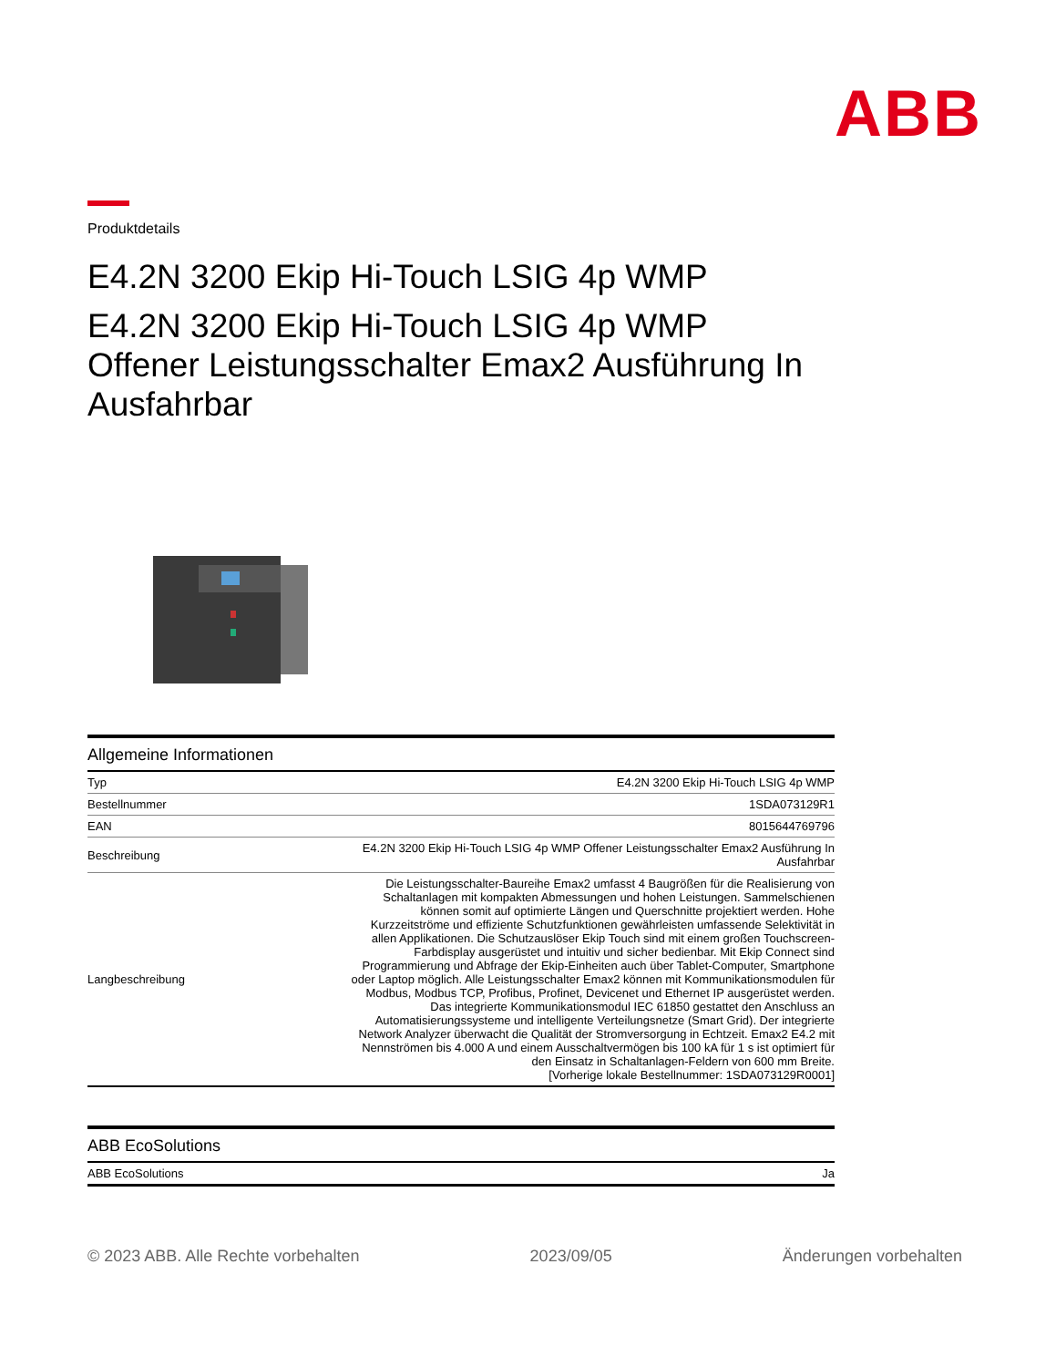ABB
Produktdetails
E4.2N 3200 Ekip Hi-Touch LSIG 4p WMP
E4.2N 3200 Ekip Hi-Touch LSIG 4p WMP
Offener Leistungsschalter Emax2 Ausführung In Ausfahrbar
Allgemeine Informationen
| Typ | E4.2N 3200 Ekip Hi-Touch LSIG 4p WMP |
| Bestellnummer | 1SDA073129R1 |
| EAN | 8015644769796 |
| Beschreibung | E4.2N 3200 Ekip Hi-Touch LSIG 4p WMP Offener Leistungsschalter Emax2 Ausführung In Ausfahrbar |
| Langbeschreibung | Die Leistungsschalter-Baureihe Emax2 umfasst 4 Baugrößen für die Realisierung von Schaltanlagen mit kompakten Abmessungen und hohen Leistungen. Sammelschienen können somit auf optimierte Längen und Querschnitte projektiert werden. Hohe Kurzzeitströme und effiziente Schutzfunktionen gewährleisten umfassende Selektivität in allen Applikationen. Die Schutzauslöser Ekip Touch sind mit einem großen Touchscreen-Farbdisplay ausgerüstet und intuitiv und sicher bedienbar. Mit Ekip Connect sind Programmierung und Abfrage der Ekip-Einheiten auch über Tablet-Computer, Smartphone oder Laptop möglich. Alle Leistungsschalter Emax2 können mit Kommunikationsmodulen für Modbus, Modbus TCP, Profibus, Profinet, Devicenet und Ethernet IP ausgerüstet werden. Das integrierte Kommunikationsmodul IEC 61850 gestattet den Anschluss an Automatisierungssysteme und intelligente Verteilungsnetze (Smart Grid). Der integrierte Network Analyzer überwacht die Qualität der Stromversorgung in Echtzeit. Emax2 E4.2 mit Nennströmen bis 4.000 A und einem Ausschaltvermögen bis 100 kA für 1 s ist optimiert für den Einsatz in Schaltanlagen-Feldern von 600 mm Breite. [Vorherige lokale Bestellnummer: 1SDA073129R0001] |
ABB EcoSolutions
| ABB EcoSolutions | Ja |
© 2023 ABB. Alle Rechte vorbehalten 2023/09/05 Änderungen vorbehalten